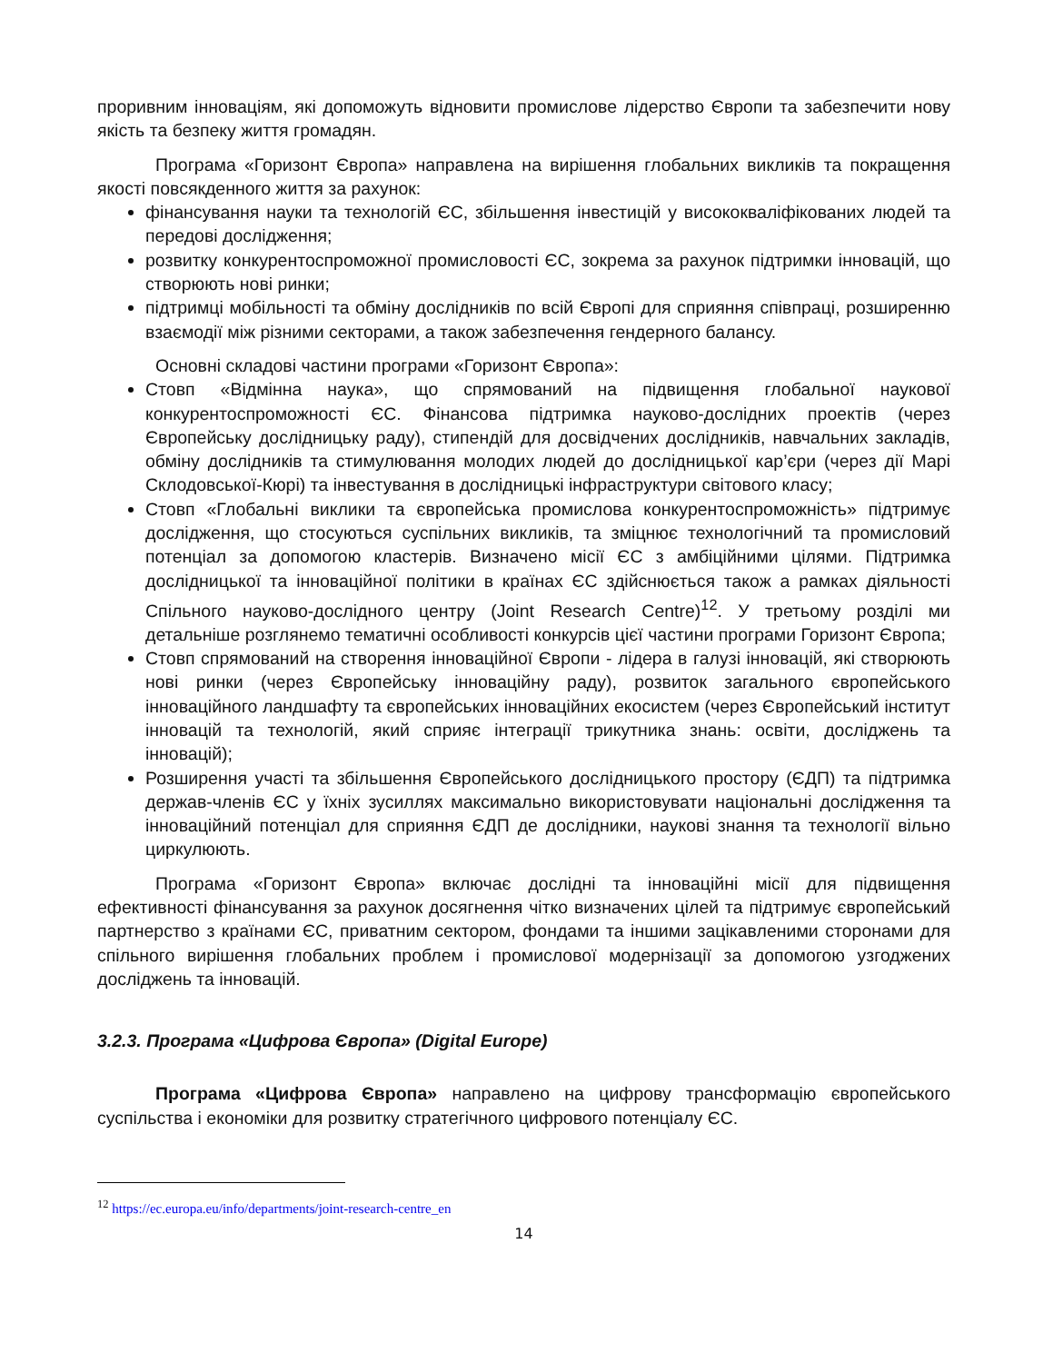проривним інноваціям, які допоможуть відновити промислове лідерство Європи та забезпечити нову якість та безпеку життя громадян.
Програма «Горизонт Європа» направлена на вирішення глобальних викликів та покращення якості повсякденного життя за рахунок:
фінансування науки та технологій ЄС, збільшення інвестицій у висококваліфікованих людей та передові дослідження;
розвитку конкурентоспроможної промисловості ЄС, зокрема за рахунок підтримки інновацій, що створюють нові ринки;
підтримці мобільності та обміну дослідників по всій Європі для сприяння співпраці, розширенню взаємодії між різними секторами, а також забезпечення гендерного балансу.
Основні складові частини програми «Горизонт Європа»:
Стовп «Відмінна наука», що спрямований на підвищення глобальної наукової конкурентоспроможності ЄС. Фінансова підтримка науково-дослідних проектів (через Європейську дослідницьку раду), стипендій для досвідчених дослідників, навчальних закладів, обміну дослідників та стимулювання молодих людей до дослідницької кар’єри (через дії Марі Склодовської-Кюрі) та інвестування в дослідницькі інфраструктури світового класу;
Стовп «Глобальні виклики та європейська промислова конкурентоспроможність» підтримує дослідження, що стосуються суспільних викликів, та зміцнює технологічний та промисловий потенціал за допомогою кластерів. Визначено місії ЄС з амбіційними цілями. Підтримка дослідницької та інноваційної політики в країнах ЄС здійснюється також а рамках діяльності Спільного науково-дослідного центру (Joint Research Centre)<sup>12</sup>. У третьому розділі ми детальніше розглянемо тематичні особливості конкурсів цієї частини програми Горизонт Європа;
Стовп спрямований на створення інноваційної Європи - лідера в галузі інновацій, які створюють нові ринки (через Європейську інноваційну раду), розвиток загального європейського інноваційного ландшафту та європейських інноваційних екосистем (через Європейський інститут інновацій та технологій, який сприяє інтеграції трикутника знань: освіти, досліджень та інновацій);
Розширення участі та збільшення Європейського дослідницького простору (ЄДП) та підтримка держав-членів ЄС у їхніх зусиллях максимально використовувати національні дослідження та інноваційний потенціал для сприяння ЄДП де дослідники, наукові знання та технології вільно циркулюють.
Програма «Горизонт Європа» включає дослідні та інноваційні місії для підвищення ефективності фінансування за рахунок досягнення чітко визначених цілей та підтримує європейський партнерство з країнами ЄС, приватним сектором, фондами та іншими зацікавленими сторонами для спільного вирішення глобальних проблем і промислової модернізації за допомогою узгоджених досліджень та інновацій.
3.2.3. Програма «Цифрова Європа» (Digital Europe)
Програма «Цифрова Європа» направлено на цифрову трансформацію європейського суспільства і економіки для розвитку стратегічного цифрового потенціалу ЄС.
<sup>12</sup> https://ec.europa.eu/info/departments/joint-research-centre_en
14